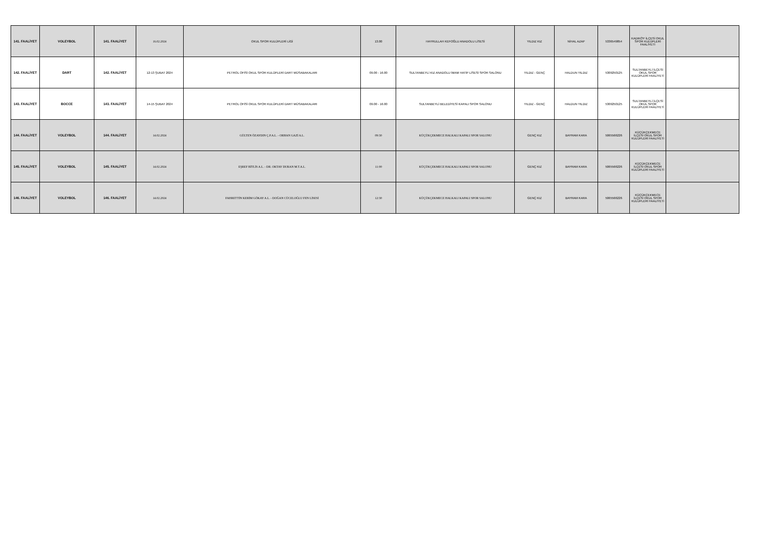| 141. FAALİYET | VOLEYBOL | 141. FAALİYET | 16.02.2024 | OKUL SPOR KULÜPLERİ LİGİ | 13.00 | HAYRULLAH KEFOĞLU ANADOLU LİSESİ | YILDIZ KIZ | NİHAL AZAP | 5336549854 | KADIKÖY İLÇESİ OKUL SPOR KULÜPLERİ FAALİYETİ | |
| 142. FAALİYET | DART | 142. FAALİYET | 12-13 ŞUBAT 2024 | PETROL OFİSİ OKUL SPOR KULÜPLERİ DART MÜSABAKALARI | 09.00 - 16.00 | SULTANBEYLİ KIZ ANADOLU İMAM HATİP LİSESİ SPOR SALONU | YILDIZ - GENÇ | HALDUN YILDIZ | 5309250125 | SULTANBEYLİ İLÇESİ OKUL SPOR KULÜPLERİ FAALİYETİ | |
| 143. FAALİYET | BOCCE | 143. FAALİYET | 14-15 ŞUBAT 2024 | PETROL OFİSİ OKUL SPOR KULÜPLERİ DART MÜSABAKALARI | 09.00 - 16.00 | SULTANBEYLİ BELEDİYESİ KAPALI SPOR SALONU | YILDIZ - GENÇ | HALDUN YILDIZ | 5309250125 | SULTANBEYLİ İLÇESİ OKUL SPOR KULÜPLERİ FAALİYETİ | |
| 144. FAALİYET | VOLEYBOL | 144. FAALİYET | 14.02.2024 | GÜLTEN ÖZAYDIN Ç.P.A.L. - ORHAN GAZİ A.L. | 09:30 | KÜÇÜKÇEKMECE HALKALI KAPALI SPOR SALONU | GENÇ KIZ | BAYRAM KARA | 5065566226 | KÜÇÜKÇEKMECE İLÇESİ OKUL SPOR KULÜPLERİ FAALİYETİ | |
| 145. FAALİYET | VOLEYBOL | 145. FAALİYET | 14.02.2024 | EŞREF BİTLİS A.L. - DR. OKTAY DURAN M.T.A.L. | 11:00 | KÜÇÜKÇEKMECE HALKALI KAPALI SPOR SALONU | GENÇ KIZ | BAYRAM KARA | 5065566226 | KÜÇÜKÇEKMECE İLÇESİ OKUL SPOR KULÜPLERİ FAALİYETİ | |
| 146. FAALİYET | VOLEYBOL | 146. FAALİYET | 14.02.2024 | FAHRETTİN KERİM GÖKAY A.L. - DOĞAN CÜCELOĞLU FEN LİSESİ | 12:30 | KÜÇÜKÇEKMECE HALKALI KAPALI SPOR SALONU | GENÇ KIZ | BAYRAM KARA | 5065566226 | KÜÇÜKÇEKMECE İLÇESİ OKUL SPOR KULÜPLERİ FAALİYETİ | |